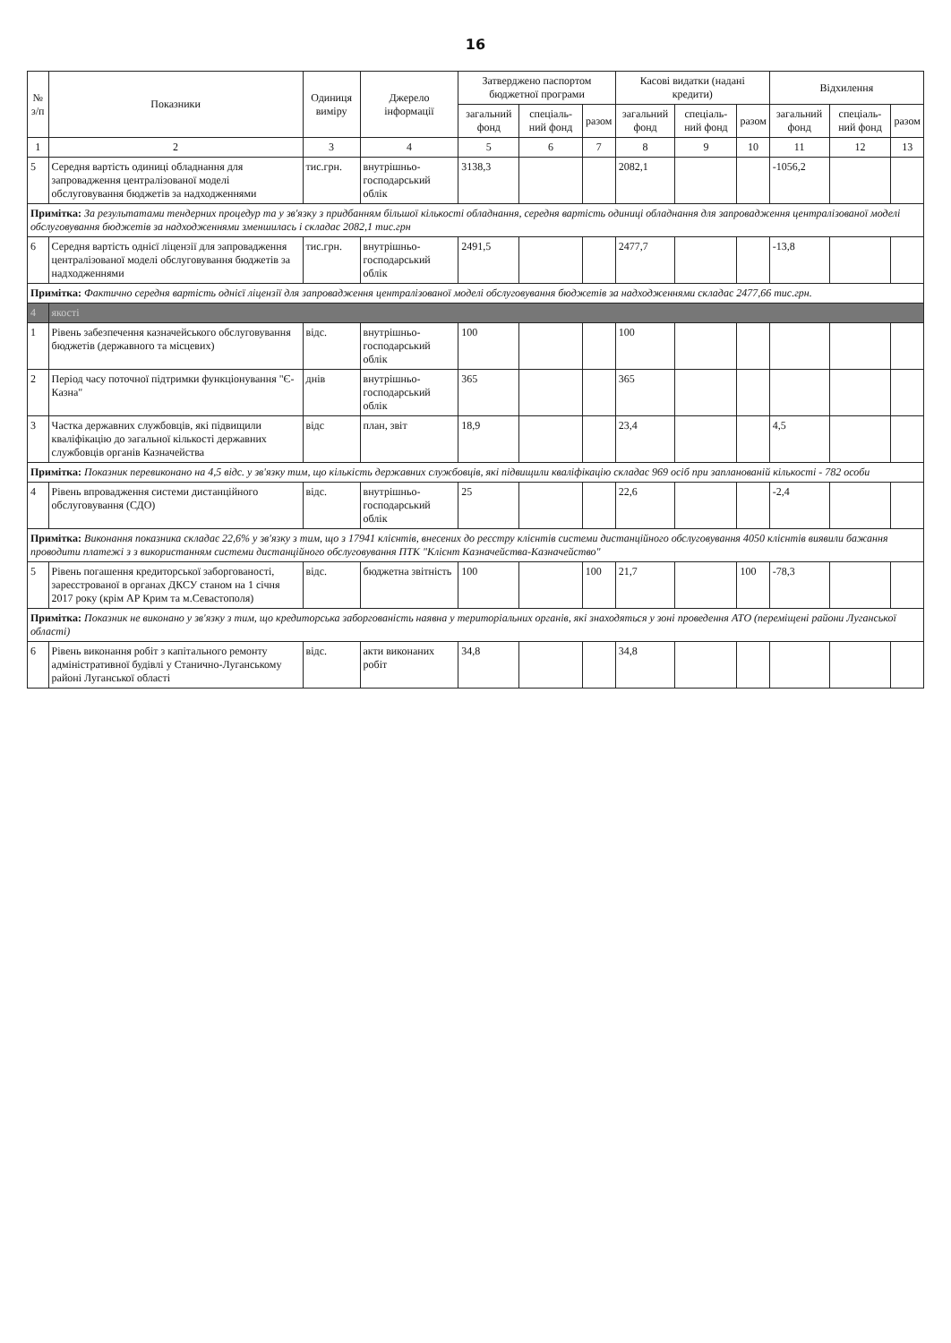16
| № з/п | Показники | Одиниця виміру | Джерело інформації | Затверджено паспортом бюджетної програми | | | Касові видатки (надані кредити) | | | Відхилення | | |
| --- | --- | --- | --- | --- | --- | --- | --- | --- | --- | --- | --- | --- |
| | | | | загальний фонд | спеціаль-ний фонд | разом | загальний фонд | спеціаль-ний фонд | разом | загальний фонд | спеціаль-ний фонд | разом |
| 1 | 2 | 3 | 4 | 5 | 6 | 7 | 8 | 9 | 10 | 11 | 12 | 13 |
| 5 | Середня вартість одиниці обладнання для запровадження централізованої моделі обслуговування бюджетів за надходженнями | тис.грн. | внутрішньо-господарський облік | 3138,3 | | | 2082,1 | | | -1056,2 | | |
| Примітка: За результатами тендерних процедур та у зв'язку з придбанням більшої кількості обладнання, середня вартість одиниці обладнання для запровадження централізованої моделі обслуговування бюджетів за надходженнями зменшилась і складає 2082,1 тис.грн | | | | | | | | | | | | |
| 6 | Середня вартість однієї ліцензії для запровадження централізованої моделі обслуговування бюджетів за надходженнями | тис.грн. | внутрішньо-господарський облік | 2491,5 | | | 2477,7 | | | -13,8 | | |
| Примітка: Фактично середня вартість однієї ліцензії для запровадження централізованої моделі обслуговування бюджетів за надходженнями складає 2477,66 тис.грн. | | | | | | | | | | | | |
| 4 | якості | | | | | | | | | | | |
| 1 | Рівень забезпечення казначейського обслуговування бюджетів (державного та місцевих) | відс. | внутрішньо-господарський облік | 100 | | | 100 | | | | | |
| 2 | Період часу поточної підтримки функціонування "Є-Казна" | днів | внутрішньо-господарський облік | 365 | | | 365 | | | | | |
| 3 | Частка державних службовців, які підвищили кваліфікацію до загальної кількості державних службовців органів Казначейства | відс | план, звіт | 18,9 | | | 23,4 | | | 4,5 | | |
| Примітка: Показник перевиконано на 4,5 відс. у зв'язку тим, що кількість державних службовців, які підвищили кваліфікацію складає 969 осіб при запланованій кількості - 782 особи | | | | | | | | | | | | |
| 4 | Рівень впровадження системи дистанційного обслуговування (СДО) | відс. | внутрішньо-господарський облік | 25 | | | 22,6 | | | -2,4 | | |
| Примітка: Виконання показника складає 22,6% у зв'язку з тим, що з 17941 клієнтів, внесених до реєстру клієнтів системи дистанційного обслуговування 4050 клієнтів виявили бажання проводити платежі з з використанням системи дистанційного обслуговування ПТК "Клієнт Казначейства-Казначейство" | | | | | | | | | | | | |
| 5 | Рівень погашення кредиторської заборгованості, зареєстрованої в органах ДКСУ станом на 1 січня 2017 року (крім АР Крим та м.Севастополя) | відс. | бюджетна звітність | 100 | | 100 | 21,7 | | 100 | -78,3 | | |
| Примітка: Показник не виконано у зв'язку з тим, що кредиторська заборгованість наявна у територіальних органів, які знаходяться у зоні проведення АТО (переміщені райони Луганської області) | | | | | | | | | | | | |
| 6 | Рівень виконання робіт з капітального ремонту адміністративної будівлі у Станично-Луганському районі Луганської області | відс. | акти виконаних робіт | 34,8 | | | 34,8 | | | | | |